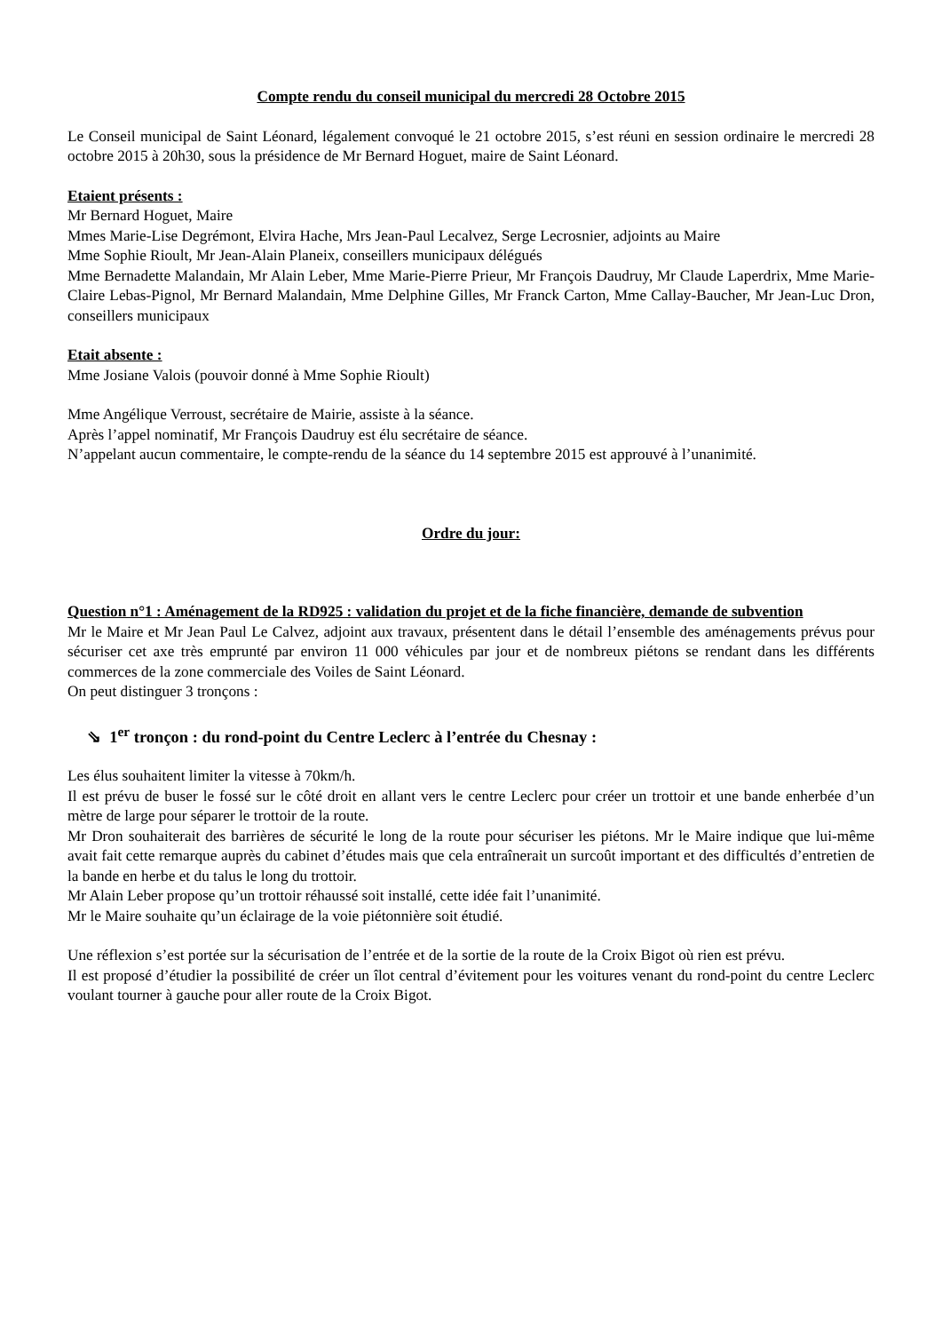Compte rendu du conseil municipal du mercredi 28 Octobre 2015
Le Conseil municipal de Saint Léonard, légalement convoqué le 21 octobre 2015, s’est réuni en session ordinaire le mercredi 28 octobre 2015 à 20h30, sous la présidence de Mr Bernard Hoguet, maire de Saint Léonard.
Etaient présents :
Mr Bernard Hoguet, Maire
Mmes Marie-Lise Degrémont, Elvira Hache, Mrs Jean-Paul Lecalvez, Serge Lecrosnier, adjoints au Maire
Mme Sophie Rioult, Mr Jean-Alain Planeix, conseillers municipaux délégués
Mme Bernadette Malandain, Mr Alain Leber, Mme Marie-Pierre Prieur, Mr François Daudruy, Mr Claude Laperdrix, Mme Marie-Claire Lebas-Pignol, Mr Bernard Malandain, Mme Delphine Gilles, Mr Franck Carton, Mme Callay-Baucher, Mr Jean-Luc Dron, conseillers municipaux
Etait absente :
Mme Josiane Valois (pouvoir donné à Mme Sophie Rioult)
Mme Angélique Verroust, secrétaire de Mairie, assiste à la séance.
Après l’appel nominatif, Mr François Daudruy est élu secrétaire de séance.
N’appelant aucun commentaire, le compte-rendu de la séance du 14 septembre 2015 est approuvé à l’unanimité.
Ordre du jour:
Question n°1 : Aménagement de la RD925 : validation du projet et de la fiche financière, demande de subvention
Mr le Maire et Mr Jean Paul Le Calvez, adjoint aux travaux, présentent dans le détail l’ensemble des aménagements prévus pour sécuriser cet axe très emprunté par environ 11 000 véhicules par jour et de nombreux piétons se rendant dans les différents commerces de la zone commerciale des Voiles de Saint Léonard.
On peut distinguer 3 tronçons :
⇘ 1<sup>er</sup> tronçon : du rond-point du Centre Leclerc à l’entrée du Chesnay :
Les élus souhaitent limiter la vitesse à 70km/h.
Il est prévu de buser le fossé sur le côté droit en allant vers le centre Leclerc pour créer un trottoir et une bande enherbée d’un mètre de large pour séparer le trottoir de la route.
Mr Dron souhaiterait des barrières de sécurité le long de la route pour sécuriser les piétons. Mr le Maire indique que lui-même avait fait cette remarque auprès du cabinet d’études mais que cela entraînerait un surcoût important et des difficultés d’entretien de la bande en herbe et du talus le long du trottoir.
Mr Alain Leber propose qu’un trottoir réhaussé soit installé, cette idée fait l’unanimité.
Mr le Maire souhaite qu’un éclairage de la voie piétonnière soit étudié.
Une réflexion s’est portée sur la sécurisation de l’entrée et de la sortie de la route de la Croix Bigot où rien est prévu.
Il est proposé d’étudier la possibilité de créer un îlot central d’évitement pour les voitures venant du rond-point du centre Leclerc voulant tourner à gauche pour aller route de la Croix Bigot.